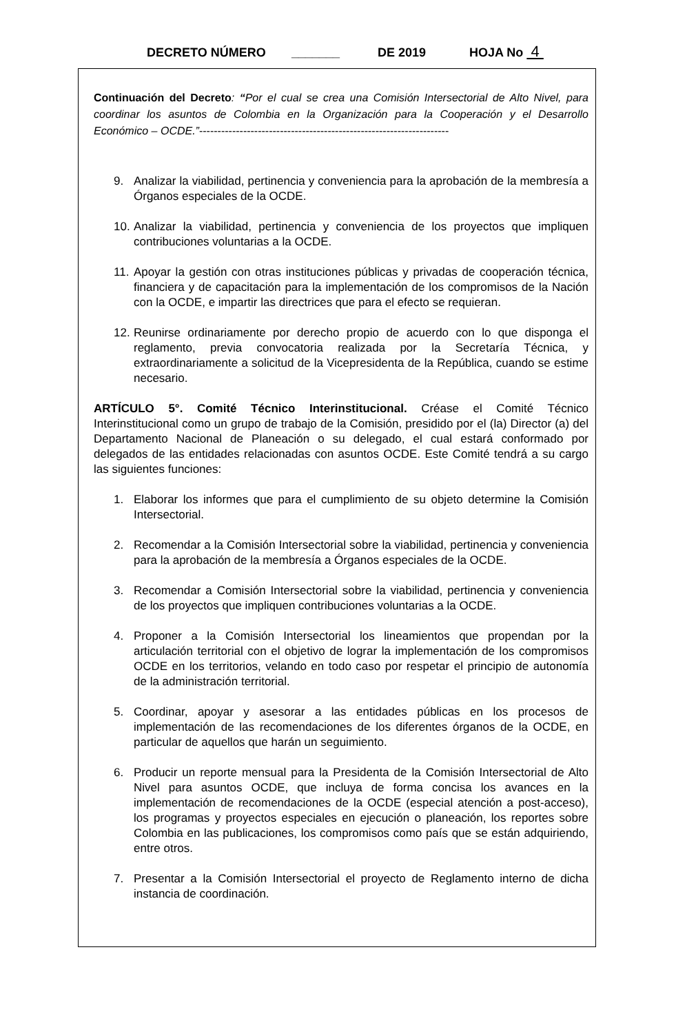DECRETO NÚMERO _______ DE 2019 HOJA No 4
Continuación del Decreto: “Por el cual se crea una Comisión Intersectorial de Alto Nivel, para coordinar los asuntos de Colombia en la Organización para la Cooperación y el Desarrollo Económico – OCDE.”--------------------------------------------------------------------
9. Analizar la viabilidad, pertinencia y conveniencia para la aprobación de la membresía a Órganos especiales de la OCDE.
10. Analizar la viabilidad, pertinencia y conveniencia de los proyectos que impliquen contribuciones voluntarias a la OCDE.
11. Apoyar la gestión con otras instituciones públicas y privadas de cooperación técnica, financiera y de capacitación para la implementación de los compromisos de la Nación con la OCDE, e impartir las directrices que para el efecto se requieran.
12. Reunirse ordinariamente por derecho propio de acuerdo con lo que disponga el reglamento, previa convocatoria realizada por la Secretaría Técnica, y extraordinariamente a solicitud de la Vicepresidenta de la República, cuando se estime necesario.
ARTÍCULO 5°. Comité Técnico Interinstitucional. Créase el Comité Técnico Interinstitucional como un grupo de trabajo de la Comisión, presidido por el (la) Director (a) del Departamento Nacional de Planeación o su delegado, el cual estará conformado por delegados de las entidades relacionadas con asuntos OCDE. Este Comité tendrá a su cargo las siguientes funciones:
1. Elaborar los informes que para el cumplimiento de su objeto determine la Comisión Intersectorial.
2. Recomendar a la Comisión Intersectorial sobre la viabilidad, pertinencia y conveniencia para la aprobación de la membresía a Órganos especiales de la OCDE.
3. Recomendar a Comisión Intersectorial sobre la viabilidad, pertinencia y conveniencia de los proyectos que impliquen contribuciones voluntarias a la OCDE.
4. Proponer a la Comisión Intersectorial los lineamientos que propendan por la articulación territorial con el objetivo de lograr la implementación de los compromisos OCDE en los territorios, velando en todo caso por respetar el principio de autonomía de la administración territorial.
5. Coordinar, apoyar y asesorar a las entidades públicas en los procesos de implementación de las recomendaciones de los diferentes órganos de la OCDE, en particular de aquellos que harán un seguimiento.
6. Producir un reporte mensual para la Presidenta de la Comisión Intersectorial de Alto Nivel para asuntos OCDE, que incluya de forma concisa los avances en la implementación de recomendaciones de la OCDE (especial atención a post-acceso), los programas y proyectos especiales en ejecución o planeación, los reportes sobre Colombia en las publicaciones, los compromisos como país que se están adquiriendo, entre otros.
7. Presentar a la Comisión Intersectorial el proyecto de Reglamento interno de dicha instancia de coordinación.